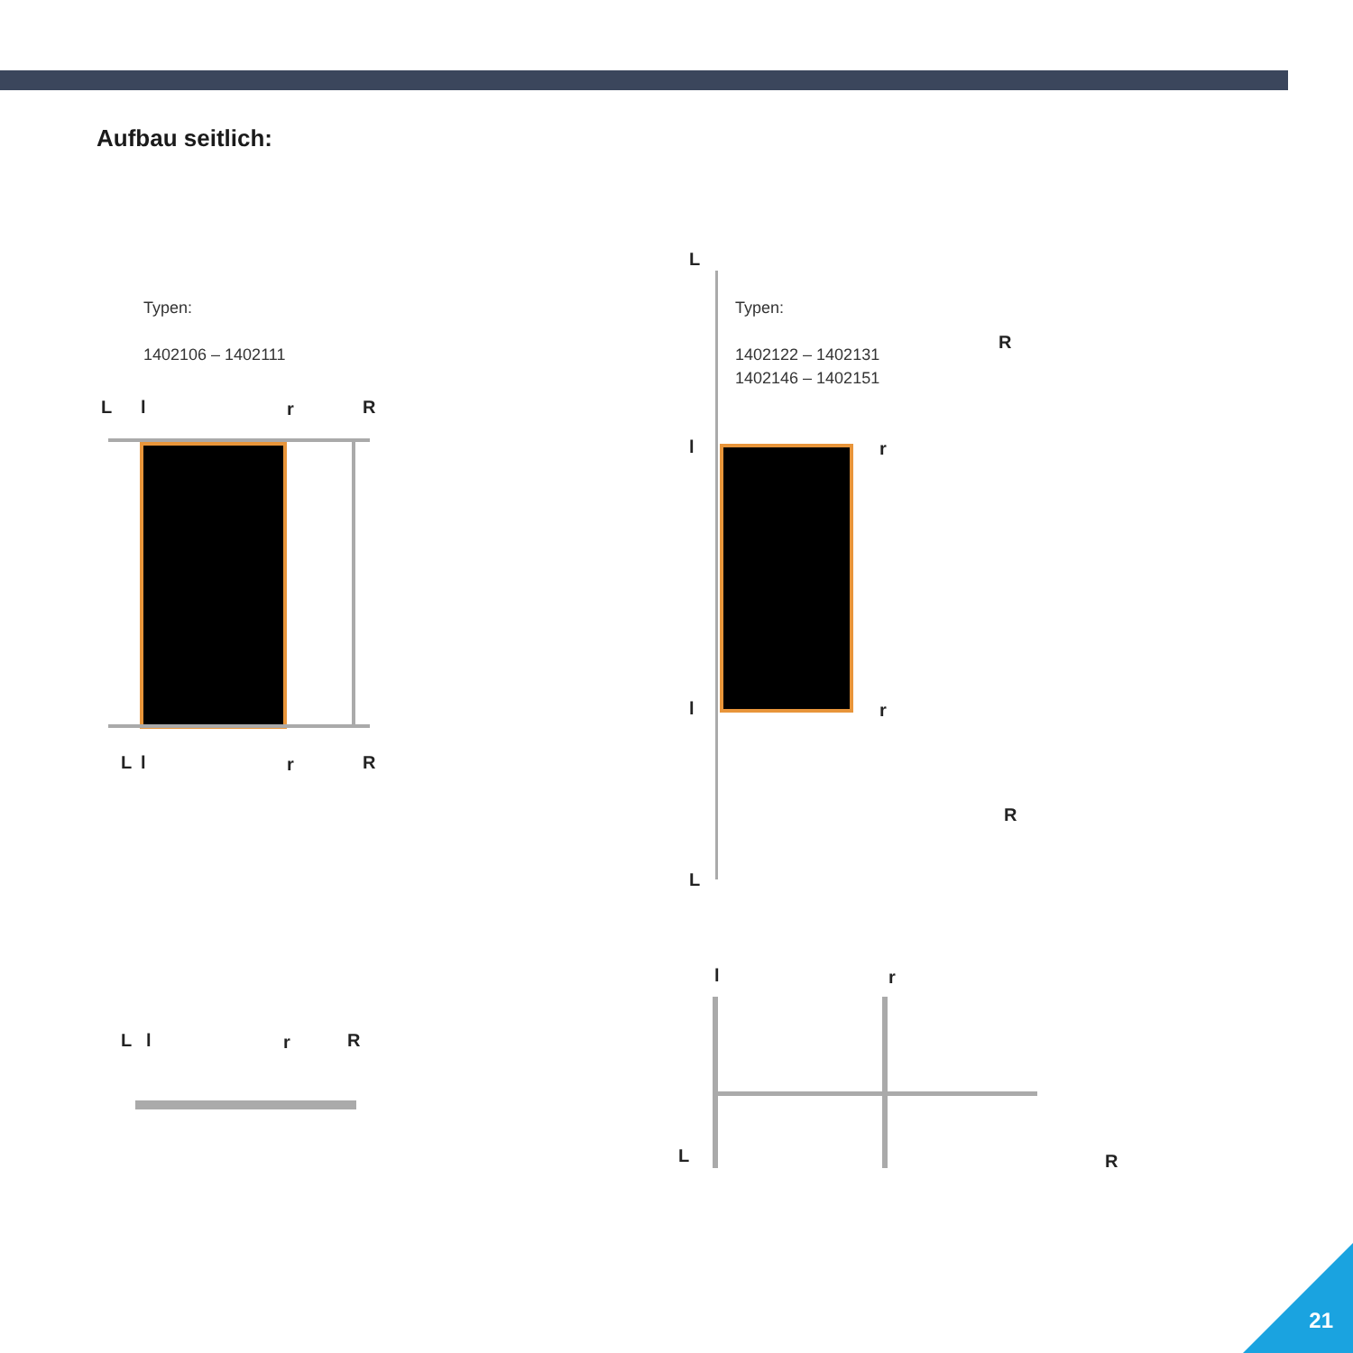Aufbau seitlich:
Typen:
1402106 – 1402111
Typen:
1402122 – 1402131
1402146 – 1402151
L l r R
L l r R
L
R
l r
l r
R
L
L l r R
l r
L R
21